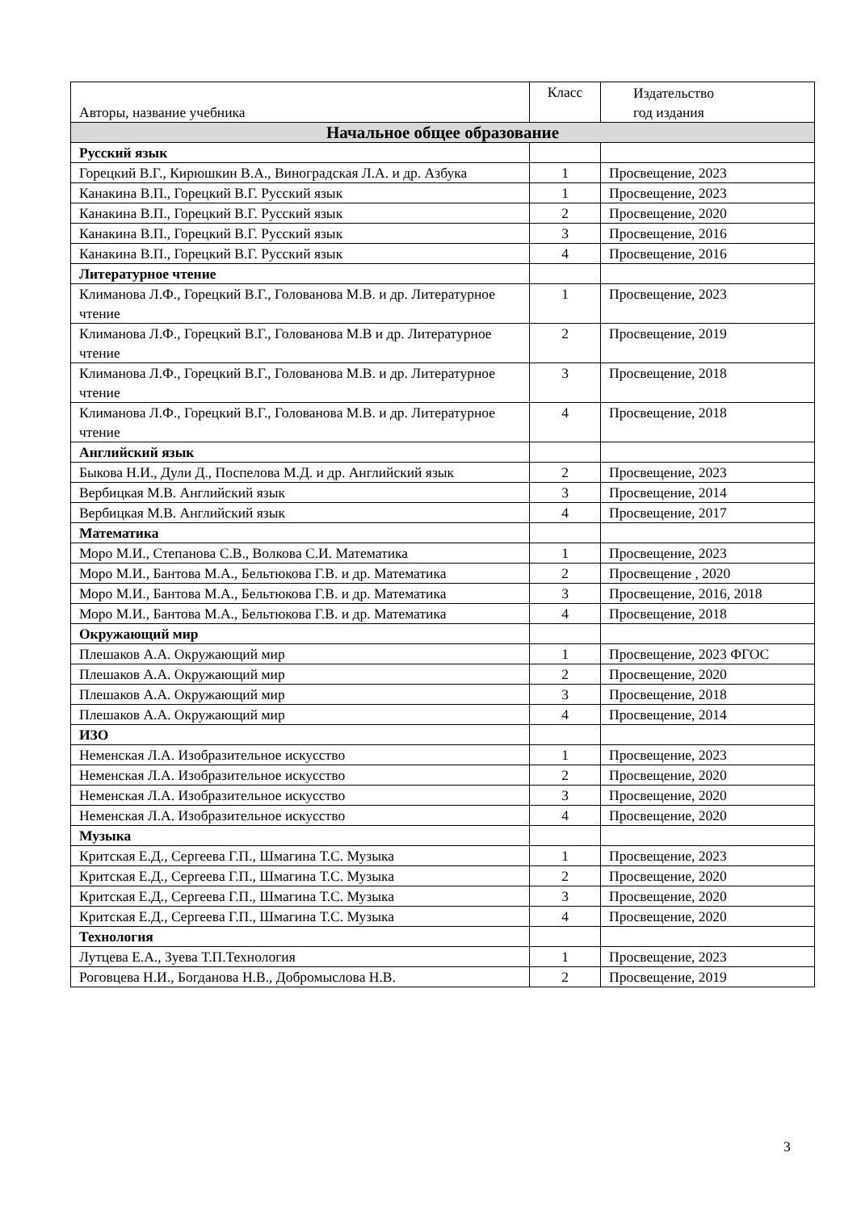| Авторы, название учебника | Класс | Издательство год издания |
| --- | --- | --- |
| Начальное общее образование | | |
| Русский язык | | |
| Горецкий В.Г., Кирюшкин В.А., Виноградская Л.А. и др. Азбука | 1 | Просвещение, 2023 |
| Канакина В.П., Горецкий В.Г. Русский язык | 1 | Просвещение, 2023 |
| Канакина В.П., Горецкий В.Г. Русский язык | 2 | Просвещение, 2020 |
| Канакина В.П., Горецкий В.Г. Русский язык | 3 | Просвещение, 2016 |
| Канакина В.П., Горецкий В.Г. Русский язык | 4 | Просвещение, 2016 |
| Литературное чтение | | |
| Климанова Л.Ф., Горецкий В.Г., Голованова М.В. и др. Литературное чтение | 1 | Просвещение, 2023 |
| Климанова Л.Ф., Горецкий В.Г., Голованова М.В и др. Литературное чтение | 2 | Просвещение, 2019 |
| Климанова Л.Ф., Горецкий В.Г., Голованова М.В. и др. Литературное чтение | 3 | Просвещение, 2018 |
| Климанова Л.Ф., Горецкий В.Г., Голованова М.В. и др. Литературное чтение | 4 | Просвещение, 2018 |
| Английский язык | | |
| Быкова Н.И., Дули Д., Поспелова М.Д. и др. Английский язык | 2 | Просвещение, 2023 |
| Вербицкая М.В. Английский язык | 3 | Просвещение, 2014 |
| Вербицкая М.В. Английский язык | 4 | Просвещение, 2017 |
| Математика | | |
| Моро М.И., Степанова С.В., Волкова С.И. Математика | 1 | Просвещение, 2023 |
| Моро М.И., Бантова М.А., Бельтюкова Г.В. и др. Математика | 2 | Просвещение , 2020 |
| Моро М.И., Бантова М.А., Бельтюкова Г.В. и др. Математика | 3 | Просвещение, 2016, 2018 |
| Моро М.И., Бантова М.А., Бельтюкова Г.В. и др. Математика | 4 | Просвещение, 2018 |
| Окружающий мир | | |
| Плешаков А.А. Окружающий мир | 1 | Просвещение, 2023 ФГОС |
| Плешаков А.А. Окружающий мир | 2 | Просвещение, 2020 |
| Плешаков А.А. Окружающий мир | 3 | Просвещение, 2018 |
| Плешаков А.А. Окружающий мир | 4 | Просвещение, 2014 |
| ИЗО | | |
| Неменская Л.А. Изобразительное искусство | 1 | Просвещение, 2023 |
| Неменская Л.А. Изобразительное искусство | 2 | Просвещение, 2020 |
| Неменская Л.А. Изобразительное искусство | 3 | Просвещение, 2020 |
| Неменская Л.А. Изобразительное искусство | 4 | Просвещение, 2020 |
| Музыка | | |
| Критская Е.Д., Сергеева Г.П., Шмагина Т.С. Музыка | 1 | Просвещение, 2023 |
| Критская Е.Д., Сергеева Г.П., Шмагина Т.С. Музыка | 2 | Просвещение, 2020 |
| Критская Е.Д., Сергеева Г.П., Шмагина Т.С. Музыка | 3 | Просвещение, 2020 |
| Критская Е.Д., Сергеева Г.П., Шмагина Т.С. Музыка | 4 | Просвещение, 2020 |
| Технология | | |
| Лутцева Е.А., Зуева Т.П.Технология | 1 | Просвещение, 2023 |
| Роговцева Н.И., Богданова Н.В., Добромыслова Н.В. | 2 | Просвещение, 2019 |
3